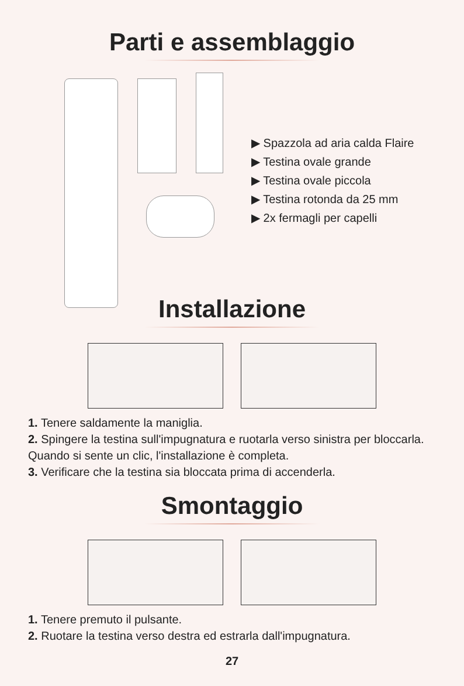Parti e assemblaggio
▶ Spazzola ad aria calda Flaire
▶ Testina ovale grande
▶ Testina ovale piccola
▶ Testina rotonda da 25 mm
▶ 2x fermagli per capelli
Installazione
1. Tenere saldamente la maniglia.
2. Spingere la testina sull'impugnatura e ruotarla verso sinistra per bloccarla. Quando si sente un clic, l'installazione è completa.
3. Verificare che la testina sia bloccata prima di accenderla.
Smontaggio
1. Tenere premuto il pulsante.
2. Ruotare la testina verso destra ed estrarla dall'impugnatura.
27